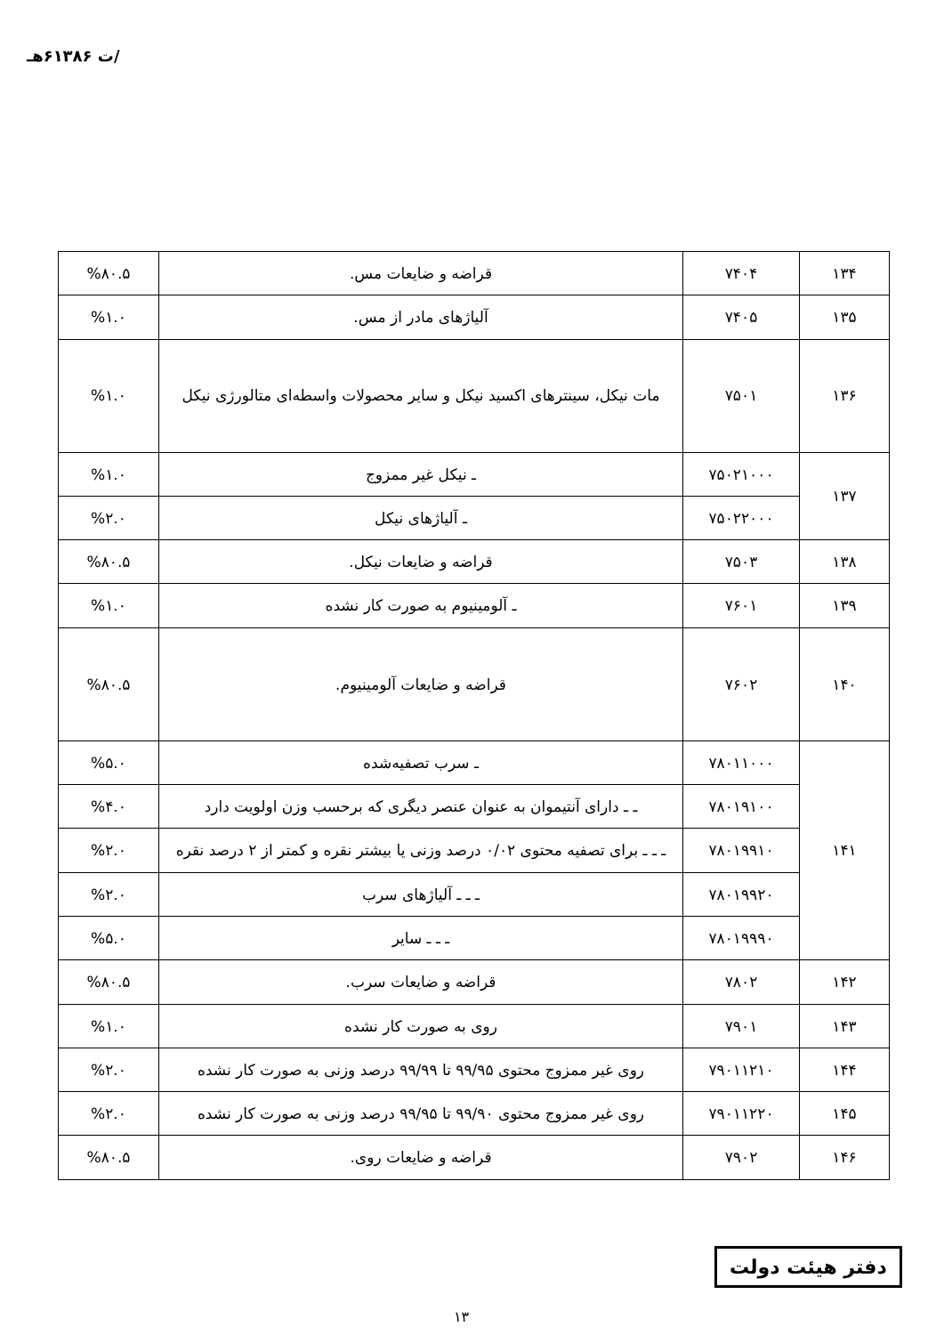/ت ۶۱۳۸۶هـ
| ۱۳۴ | ۷۴۰۴ | قراضه و ضایعات مس. | %۸۰.۵ |
| ۱۳۵ | ۷۴۰۵ | آلیاژهای مادر از مس. | %۱.۰ |
| ۱۳۶ | ۷۵۰۱ | مات نیکل، سینترهای اکسید نیکل و سایر محصولات واسطه‌ای متالورژی نیکل | %۱.۰ |
| ۱۳۷ | ۷۵۰۲۱۰۰۰ | ـ نیکل غیر ممزوج | %۱.۰ |
| | ۷۵۰۲۲۰۰۰ | ـ آلیاژهای نیکل | %۲.۰ |
| ۱۳۸ | ۷۵۰۳ | قراضه و ضایعات نیکل. | %۸۰.۵ |
| ۱۳۹ | ۷۶۰۱ | ـ آلومینیوم به صورت کار نشده | %۱.۰ |
| ۱۴۰ | ۷۶۰۲ | قراضه و ضایعات آلومینیوم. | %۸۰.۵ |
| ۱۴۱ | ۷۸۰۱۱۰۰۰ | ـ سرب تصفیه‌شده | %۵.۰ |
| | ۷۸۰۱۹۱۰۰ | ـ ـ دارای آنتیموان به عنوان عنصر دیگری که برحسب وزن اولویت دارد | %۴.۰ |
| | ۷۸۰۱۹۹۱۰ | ـ ـ ـ برای تصفیه محتوی ۰/۰۲ درصد وزنی یا بیشتر نقره و کمتر از ۲ درصد نقره | %۲.۰ |
| | ۷۸۰۱۹۹۲۰ | ـ ـ ـ آلیاژهای سرب | %۲.۰ |
| | ۷۸۰۱۹۹۹۰ | ـ ـ ـ سایر | %۵.۰ |
| ۱۴۲ | ۷۸۰۲ | قراضه و ضایعات سرب. | %۸۰.۵ |
| ۱۴۳ | ۷۹۰۱ | روی به صورت کار نشده | %۱.۰ |
| ۱۴۴ | ۷۹۰۱۱۲۱۰ | روی غیر ممزوج محتوی ۹۹/۹۵ تا ۹۹/۹۹ درصد وزنی به صورت کار نشده | %۲.۰ |
| ۱۴۵ | ۷۹۰۱۱۲۲۰ | روی غیر ممزوج محتوی ۹۹/۹۰ تا ۹۹/۹۵ درصد وزنی به صورت کار نشده | %۲.۰ |
| ۱۴۶ | ۷۹۰۲ | قراضه و ضایعات روی. | %۸۰.۵ |
دفتر هیئت دولت
۱۳